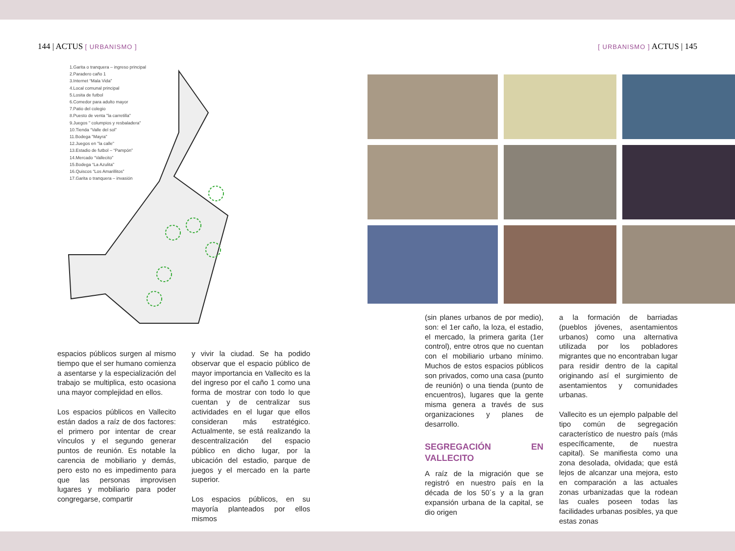144 | ACTUS [ URBANISMO ]
1.Garita o tranquera – ingreso principal
2.Paradero caño 1
3.Internet “Mala Vida”
4.Local comunal principal
5.Losita de futbol
6.Comedor para adulto mayor
7.Patio del colegio
8.Puesto de venta "la carretilla"
9.Juegos " columpios y resbaladera"
10.Tienda “Valle del sol”
11.Bodega "Mayra"
12.Juegos en "la calle"
13.Estadio de futbol – “Pampón”
14.Mercado “Vallecito”
15.Bodega “La Azulita”
16.Quiscos “Los Amarillitos”
17.Garita o tranquera – invasión
espacios públicos surgen al mismo tiempo que el ser humano comienza a asentarse y la especialización del trabajo se multiplica, esto ocasiona una mayor complejidad en ellos.
Los espacios públicos en Vallecito están dados a raíz de dos factores: el primero por intentar de crear vínculos y el segundo generar puntos de reunión. Es notable la carencia de mobiliario y demás, pero esto no es impedimento para que las personas improvisen lugares y mobiliario para poder congregarse, compartir
y vivir la ciudad. Se ha podido observar que el espacio público de mayor importancia en Vallecito es la del ingreso por el caño 1 como una forma de mostrar con todo lo que cuentan y de centralizar sus actividades en el lugar que ellos consideran más estratégico. Actualmente, se está realizando la descentralización del espacio público en dicho lugar, por la ubicación del estadio, parque de juegos y el mercado en la parte superior.
Los espacios públicos, en su mayoría planteados por ellos mismos
[ URBANISMO ] ACTUS | 145
(sin planes urbanos de por medio), son: el 1er caño, la loza, el estadio, el mercado, la primera garita (1er control), entre otros que no cuentan con el mobiliario urbano mínimo. Muchos de estos espacios públicos son privados, como una casa (punto de reunión) o una tienda (punto de encuentros), lugares que la gente misma genera a través de sus organizaciones y planes de desarrollo.
SEGREGACIÓN EN VALLECITO
A raíz de la migración que se registró en nuestro país en la década de los 50´s y a la gran expansión urbana de la capital, se dio origen
a la formación de barriadas (pueblos jóvenes, asentamientos urbanos) como una alternativa utilizada por los pobladores migrantes que no encontraban lugar para residir dentro de la capital originando así el surgimiento de asentamientos y comunidades urbanas.
Vallecito es un ejemplo palpable del tipo común de segregación característico de nuestro país (más específicamente, de nuestra capital). Se manifiesta como una zona desolada, olvidada; que está lejos de alcanzar una mejora, esto en comparación a las actuales zonas urbanizadas que la rodean las cuales poseen todas las facilidades urbanas posibles, ya que estas zonas